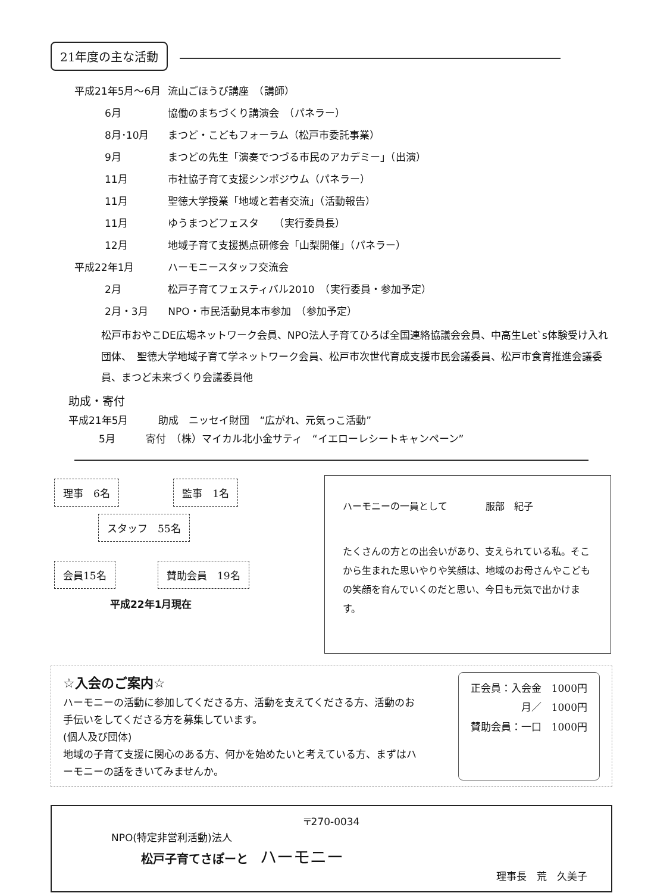21年度の主な活動
| 平成21年5月～6月 | 流山ごほうび講座 （講師） |
| 6月 | 協働のまちづくり講演会 （パネラー） |
| 8月･10月 | まつど・こどもフォーラム（松戸市委託事業） |
| 9月 | まつどの先生「演奏でつづる市民のアカデミー」（出演） |
| 11月 | 市社協子育て支援シンポジウム（パネラー） |
| 11月 | 聖徳大学授業「地域と若者交流」（活動報告） |
| 11月 | ゆうまつどフェスタ （実行委員長） |
| 12月 | 地域子育て支援拠点研修会「山梨開催」（パネラー） |
| 平成22年1月 | ハーモニースタッフ交流会 |
| 2月 | 松戸子育てフェスティバル2010 （実行委員・参加予定） |
| 2月・3月 | NPO・市民活動見本市参加 （参加予定） |
松戸市おやこDE広場ネットワーク会員、NPO法人子育てひろば全国連絡協議会会員、中高生Let`s体験受け入れ団体、　聖徳大学地域子育て学ネットワーク会員、松戸市次世代育成支援市民会議委員、松戸市食育推進会議委員、まつど未来づくり会議委員他
助成・寄付
平成21年5月　　　助成　ニッセイ財団　“広がれ、元気っこ活動”
　　　5月　　　寄付　（株）マイカル北小金サティ　“イエローレシートキャンペーン”
理事　6名 監事　1名
スタッフ　55名
会員15名 賛助会員　19名
平成22年1月現在
ハーモニーの一員として　　　　服部　紀子
たくさんの方との出会いがあり、支えられている私。そこから生まれた思いやりや笑顔は、地域のお母さんやこどもの笑顔を育んでいくのだと思い、今日も元気で出かけます。
☆入会のご案内☆
ハーモニーの活動に参加してくださる方、活動を支えてくださる方、活動のお手伝いをしてくださる方を募集しています。
(個人及び団体)
地域の子育て支援に関心のある方、何かを始めたいと考えている方、まずはハーモニーの話をきいてみませんか。
正会員：入会金　1000円
月／　1000円
賛助会員：一口　1000円
〒270-0034
NPO(特定非営利活動)法人
松戸子育てさぽーと　ハーモニー
理事長　荒　久美子